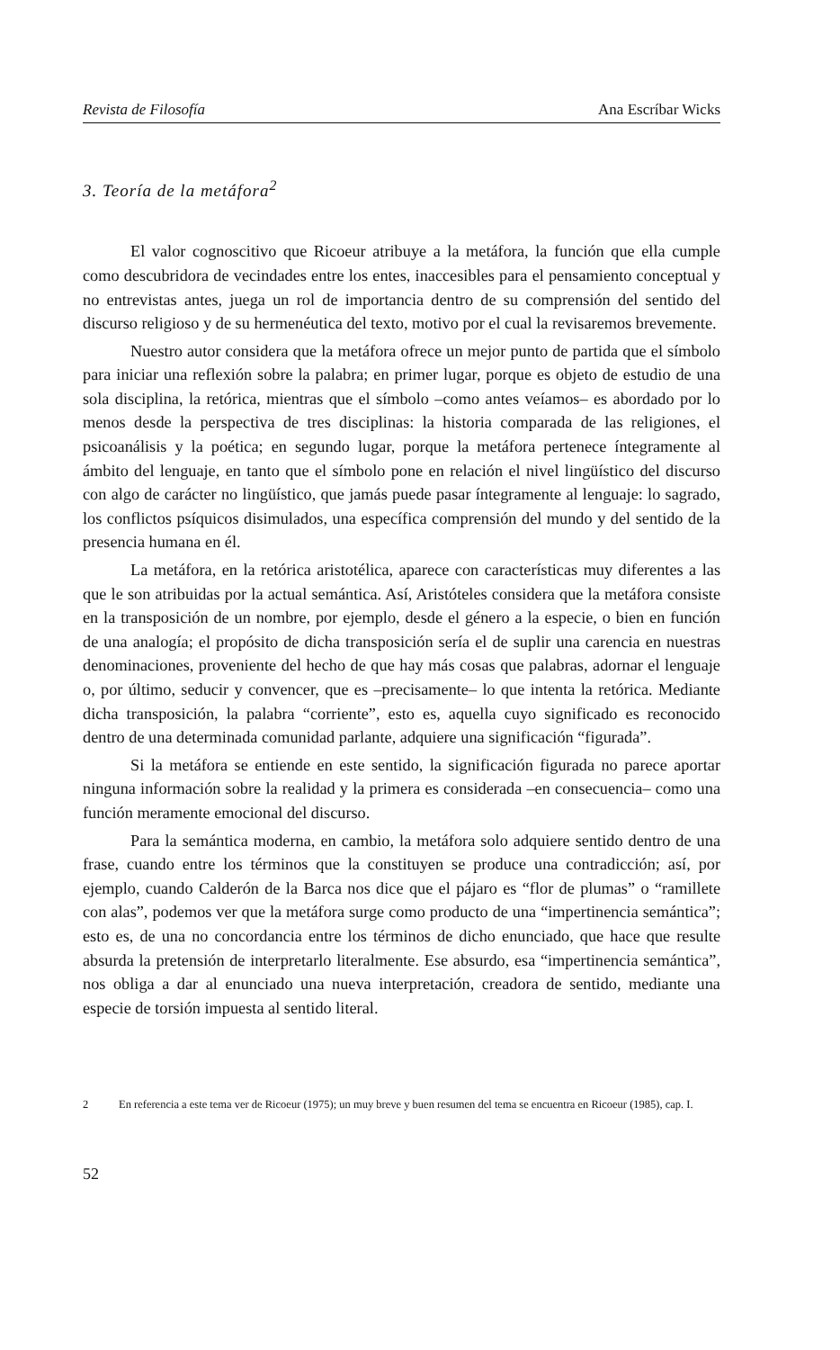Revista de Filosofía Ana Escríbar Wicks
3. Teoría de la metáfora<sup>2</sup>
El valor cognoscitivo que Ricoeur atribuye a la metáfora, la función que ella cumple como descubridora de vecindades entre los entes, inaccesibles para el pensamiento conceptual y no entrevistas antes, juega un rol de importancia dentro de su comprensión del sentido del discurso religioso y de su hermenéutica del texto, motivo por el cual la revisaremos brevemente.
Nuestro autor considera que la metáfora ofrece un mejor punto de partida que el símbolo para iniciar una reflexión sobre la palabra; en primer lugar, porque es objeto de estudio de una sola disciplina, la retórica, mientras que el símbolo –como antes veíamos– es abordado por lo menos desde la perspectiva de tres disciplinas: la historia comparada de las religiones, el psicoanálisis y la poética; en segundo lugar, porque la metáfora pertenece íntegramente al ámbito del lenguaje, en tanto que el símbolo pone en relación el nivel lingüístico del discurso con algo de carácter no lingüístico, que jamás puede pasar íntegramente al lenguaje: lo sagrado, los conflictos psíquicos disimulados, una específica comprensión del mundo y del sentido de la presencia humana en él.
La metáfora, en la retórica aristotélica, aparece con características muy diferentes a las que le son atribuidas por la actual semántica. Así, Aristóteles considera que la metáfora consiste en la transposición de un nombre, por ejemplo, desde el género a la especie, o bien en función de una analogía; el propósito de dicha transposición sería el de suplir una carencia en nuestras denominaciones, proveniente del hecho de que hay más cosas que palabras, adornar el lenguaje o, por último, seducir y convencer, que es –precisamente– lo que intenta la retórica. Mediante dicha transposición, la palabra “corriente”, esto es, aquella cuyo significado es reconocido dentro de una determinada comunidad parlante, adquiere una significación “figurada”.
Si la metáfora se entiende en este sentido, la significación figurada no parece aportar ninguna información sobre la realidad y la primera es considerada –en consecuencia– como una función meramente emocional del discurso.
Para la semántica moderna, en cambio, la metáfora solo adquiere sentido dentro de una frase, cuando entre los términos que la constituyen se produce una contradicción; así, por ejemplo, cuando Calderón de la Barca nos dice que el pájaro es “flor de plumas” o “ramillete con alas”, podemos ver que la metáfora surge como producto de una “impertinencia semántica”; esto es, de una no concordancia entre los términos de dicho enunciado, que hace que resulte absurda la pretensión de interpretarlo literalmente. Ese absurdo, esa “impertinencia semántica”, nos obliga a dar al enunciado una nueva interpretación, creadora de sentido, mediante una especie de torsión impuesta al sentido literal.
2 En referencia a este tema ver de Ricoeur (1975); un muy breve y buen resumen del tema se encuentra en Ricoeur (1985), cap. I.
52